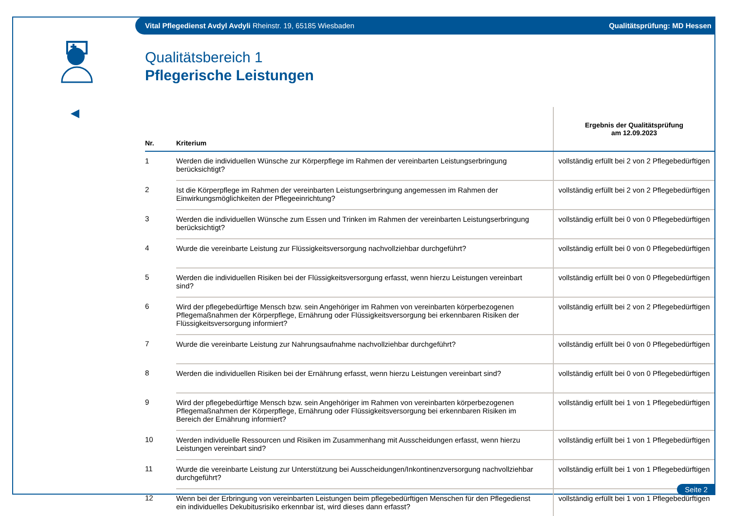Vital Pflegedienst Avdyl Avdyli Rheinstr. 19, 65185 Wiesbaden Qualitätsprüfung: MD Hessen
Qualitätsbereich 1
Pflegerische Leistungen
| Nr. | Kriterium | Ergebnis der Qualitätsprüfung am 12.09.2023 |
| --- | --- | --- |
| 1 | Werden die individuellen Wünsche zur Körperpflege im Rahmen der vereinbarten Leistungserbringung berücksichtigt? | vollständig erfüllt bei 2 von 2 Pflegebedürftigen |
| 2 | Ist die Körperpflege im Rahmen der vereinbarten Leistungserbringung angemessen im Rahmen der Einwirkungsmöglichkeiten der Pflegeeinrichtung? | vollständig erfüllt bei 2 von 2 Pflegebedürftigen |
| 3 | Werden die individuellen Wünsche zum Essen und Trinken im Rahmen der vereinbarten Leistungserbringung berücksichtigt? | vollständig erfüllt bei 0 von 0 Pflegebedürftigen |
| 4 | Wurde die vereinbarte Leistung zur Flüssigkeitsversorgung nachvollziehbar durchgeführt? | vollständig erfüllt bei 0 von 0 Pflegebedürftigen |
| 5 | Werden die individuellen Risiken bei der Flüssigkeitsversorgung erfasst, wenn hierzu Leistungen vereinbart sind? | vollständig erfüllt bei 0 von 0 Pflegebedürftigen |
| 6 | Wird der pflegebedürftige Mensch bzw. sein Angehöriger im Rahmen von vereinbarten körperbezogenen Pflegemaßnahmen der Körperpflege, Ernährung oder Flüssigkeitsversorgung bei erkennbaren Risiken der Flüssigkeitsversorgung informiert? | vollständig erfüllt bei 2 von 2 Pflegebedürftigen |
| 7 | Wurde die vereinbarte Leistung zur Nahrungsaufnahme nachvollziehbar durchgeführt? | vollständig erfüllt bei 0 von 0 Pflegebedürftigen |
| 8 | Werden die individuellen Risiken bei der Ernährung erfasst, wenn hierzu Leistungen vereinbart sind? | vollständig erfüllt bei 0 von 0 Pflegebedürftigen |
| 9 | Wird der pflegebedürftige Mensch bzw. sein Angehöriger im Rahmen von vereinbarten körperbezogenen Pflegemaßnahmen der Körperpflege, Ernährung oder Flüssigkeitsversorgung bei erkennbaren Risiken im Bereich der Ernährung informiert? | vollständig erfüllt bei 1 von 1 Pflegebedürftigen |
| 10 | Werden individuelle Ressourcen und Risiken im Zusammenhang mit Ausscheidungen erfasst, wenn hierzu Leistungen vereinbart sind? | vollständig erfüllt bei 1 von 1 Pflegebedürftigen |
| 11 | Wurde die vereinbarte Leistung zur Unterstützung bei Ausscheidungen/Inkontinenzversorgung nachvollziehbar durchgeführt? | vollständig erfüllt bei 1 von 1 Pflegebedürftigen |
| 12 | Wenn bei der Erbringung von vereinbarten Leistungen beim pflegebedürftigen Menschen für den Pflegedienst ein individuelles Dekubitusrisiko erkennbar ist, wird dieses dann erfasst? | vollständig erfüllt bei 1 von 1 Pflegebedürftigen |
Seite 2